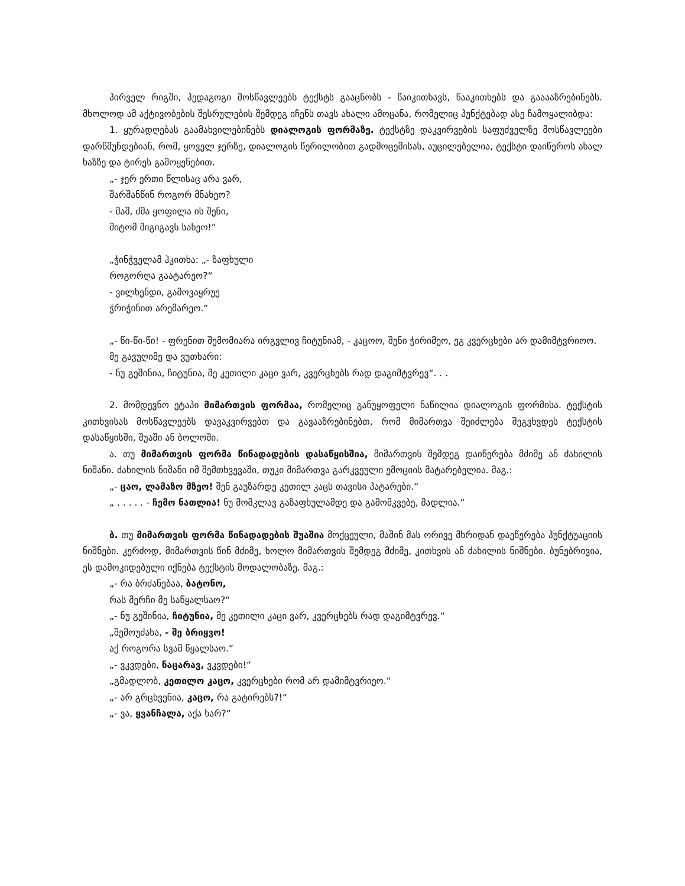პირველ რიგში, პედაგოგი მოსწავლეებს ტექსტს გააცნობს - წაიკითხავს, წააკითხებს და გააააზრებინებს. მხოლოდ ამ აქტივობების შესრულების შემდეგ იჩენს თავს ახალი ამოცანა, რომელიც პუნქტებად ასე ჩამოყალიბდა:
1. ყურადღებას გაამახვილებინებს დიალოგის ფორმაზე. ტექსტზე დაკვირვების საფუძველზე მოსწავლეები დარწმუნდებიან, რომ, ყოველ ჯერზე, დიალოგის წერილობით გადმოცემისას, აუცილებელია, ტექსტი დაიწეროს ახალ ხაზზე და ტირეს გამოყენებით.
„- ჯერ ერთი წლისაც არა ვარ,
შარშანწინ როგორ მნახეო?
- მაშ, ძმა ყოფილა ის შენი,
მიტომ მიგიგავს სახეო!“
„ჭინჭველამ ჰკითხა: „- ზაფხული
როგორღა გაატარეო?“
- ვილხენდი, გამოვაყრუე
ჭრიჭინით არემარეო.“
„- წი-წი-წი! - ფრენით შემომიარა ირგვლივ ჩიტუნიამ, - კაცოო, შენი ჭირიმეო, ეგ კვერცხები არ დამიმტვრიოო.
მე გავუღიმე და ვუთხარი:
- ნუ გეშინია, ჩიტუნია, მე კეთილი კაცი ვარ, კვერცხებს რად დაგიმტვრევ“. . .
2. მომდევნო ეტაპი მიმართვის ფორმაა, რომელიც განუყოფელი ნაწილია დიალოგის ფორმისა. ტექსტის კითხვისას მოსწავლეებს დავაკვირვებთ და გავააზრებინებთ, რომ მიმართვა შეიძლება შეგვხვდეს ტექსტის დასაწყისში, შუაში ან ბოლოში.
ა. თუ მიმართვის ფორმა წინადადების დასაწყისშია, მიმართვის შემდეგ დაიწერება მძიმე ან ძახილის ნიშანი. ძახილის ნიშანი იმ შემთხვევაში, თუკი მიმართვა გარკვეული ემოციის მატარებელია. მაგ.:
„- ცაო, ლამაზო მზეო! შენ გაუზარდე კეთილ კაცს თავისი პატარები.“
„ . . . . . - ჩემო ნათლია! ნუ მომკლავ გაზაფხულამდე და გამომკვებე, მადლია.“
ბ. თუ მიმართვის ფორმა წინადადების შუაშია მოქცეული, მაშინ მას ორივე მხრიდან დაეწერება პუნქტუაციის ნიშნები. კერძოდ, მიმართვის წინ მძიმე, ხოლო მიმართვის შემდეგ მძიმე, კითხვის ან ძახილის ნიშნები. ბუნებრივია, ეს დამოკიდებული იქნება ტექსტის მოდალობაზე. მაგ.:
„- რა ბრძანებაა, ბატონო,
რას მერჩი მე საწყალსაო?“
„- ნუ გეშინია, ჩიტუნია, მე კეთილი კაცი ვარ, კვერცხებს რად დაგიმტვრევ.“
„შემოუძახა, - შე ბრიყვო!
აქ როგორა სვამ წყალსაო.“
„- ვკვდები, ნაცარავ, ვკვდები!“
„გმადლობ, კეთილო კაცო, კვერცხები რომ არ დამიმტვრიეო.“
„- არ გრცხვენია, კაცო, რა გატირებს?!“
„- ვა, ყვანჩალა, აქა ხარ?“